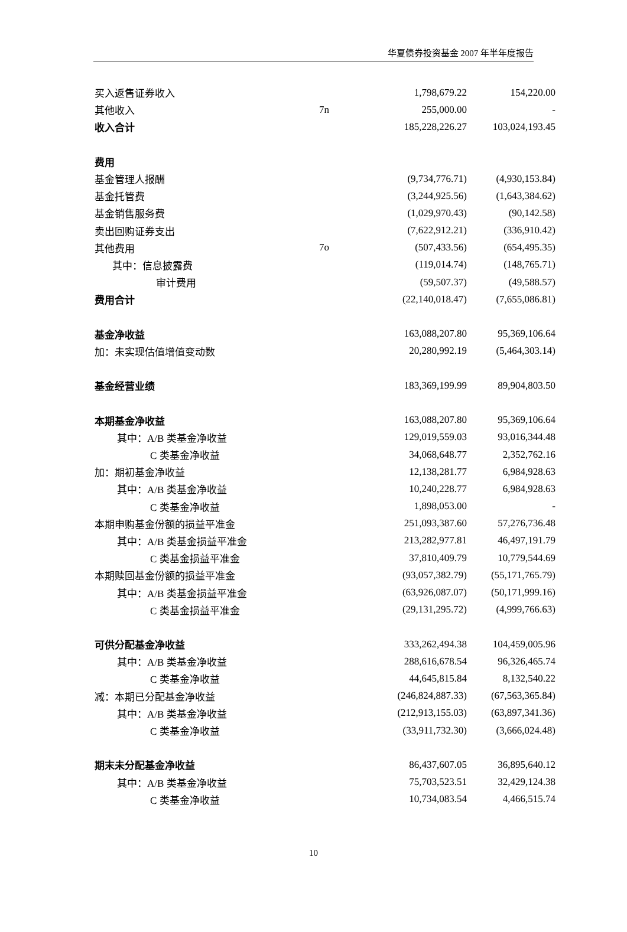华夏债券投资基金 2007 年半年度报告
| 买入返售证券收入 | | 1,798,679.22 | 154,220.00 |
| 其他收入 | 7n | 255,000.00 | - |
| 收入合计 | | 185,228,226.27 | 103,024,193.45 |
| 费用 | | | |
| 基金管理人报酬 | | (9,734,776.71) | (4,930,153.84) |
| 基金托管费 | | (3,244,925.56) | (1,643,384.62) |
| 基金销售服务费 | | (1,029,970.43) | (90,142.58) |
| 卖出回购证券支出 | | (7,622,912.21) | (336,910.42) |
| 其他费用 | 7o | (507,433.56) | (654,495.35) |
| 其中：信息披露费 | | (119,014.74) | (148,765.71) |
| 审计费用 | | (59,507.37) | (49,588.57) |
| 费用合计 | | (22,140,018.47) | (7,655,086.81) |
| 基金净收益 | | 163,088,207.80 | 95,369,106.64 |
| 加：未实现估值增值变动数 | | 20,280,992.19 | (5,464,303.14) |
| 基金经营业绩 | | 183,369,199.99 | 89,904,803.50 |
| 本期基金净收益 | | 163,088,207.80 | 95,369,106.64 |
| 其中：A/B 类基金净收益 | | 129,019,559.03 | 93,016,344.48 |
| C 类基金净收益 | | 34,068,648.77 | 2,352,762.16 |
| 加：期初基金净收益 | | 12,138,281.77 | 6,984,928.63 |
| 其中：A/B 类基金净收益 | | 10,240,228.77 | 6,984,928.63 |
| C 类基金净收益 | | 1,898,053.00 | - |
| 本期申购基金份额的损益平准金 | | 251,093,387.60 | 57,276,736.48 |
| 其中：A/B 类基金损益平准金 | | 213,282,977.81 | 46,497,191.79 |
| C 类基金损益平准金 | | 37,810,409.79 | 10,779,544.69 |
| 本期赎回基金份额的损益平准金 | | (93,057,382.79) | (55,171,765.79) |
| 其中：A/B 类基金损益平准金 | | (63,926,087.07) | (50,171,999.16) |
| C 类基金损益平准金 | | (29,131,295.72) | (4,999,766.63) |
| 可供分配基金净收益 | | 333,262,494.38 | 104,459,005.96 |
| 其中：A/B 类基金净收益 | | 288,616,678.54 | 96,326,465.74 |
| C 类基金净收益 | | 44,645,815.84 | 8,132,540.22 |
| 减：本期已分配基金净收益 | | (246,824,887.33) | (67,563,365.84) |
| 其中：A/B 类基金净收益 | | (212,913,155.03) | (63,897,341.36) |
| C 类基金净收益 | | (33,911,732.30) | (3,666,024.48) |
| 期末未分配基金净收益 | | 86,437,607.05 | 36,895,640.12 |
| 其中：A/B 类基金净收益 | | 75,703,523.51 | 32,429,124.38 |
| C 类基金净收益 | | 10,734,083.54 | 4,466,515.74 |
10